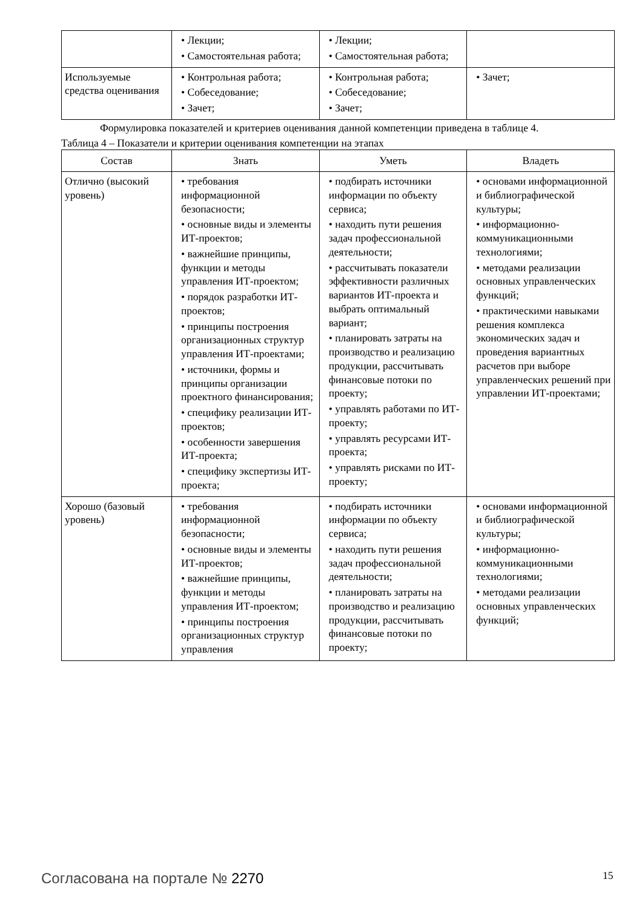| | • Лекции; • Самостоятельная работа; | • Лекции; • Самостоятельная работа; | |
| Используемые средства оценивания | • Контрольная работа; • Собеседование; • Зачет; | • Контрольная работа; • Собеседование; • Зачет; | • Зачет; |
Формулировка показателей и критериев оценивания данной компетенции приведена в таблице 4.
Таблица 4 – Показатели и критерии оценивания компетенции на этапах
| Состав | Знать | Уметь | Владеть |
| --- | --- | --- | --- |
| Отлично (высокий уровень) | • требования информационной безопасности; • основные виды и элементы ИТ-проектов; • важнейшие принципы, функции и методы управления ИТ-проектом; • порядок разработки ИТ-проектов; • принципы построения организационных структур управления ИТ-проектами; • источники, формы и принципы организации проектного финансирования; • специфику реализации ИТ-проектов; • особенности завершения ИТ-проекта; • специфику экспертизы ИТ-проекта; | • подбирать источники информации по объекту сервиса; • находить пути решения задач профессиональной деятельности; • рассчитывать показатели эффективности различных вариантов ИТ-проекта и выбрать оптимальный вариант; • планировать затраты на производство и реализацию продукции, рассчитывать финансовые потоки по проекту; • управлять работами по ИТ-проекту; • управлять ресурсами ИТ-проекта; • управлять рисками по ИТ-проекту; | • основами информационной и библиографической культуры; • информационно-коммуникационными технологиями; • методами реализации основных управленческих функций; • практическими навыками решения комплекса экономических задач и проведения вариантных расчетов при выборе управленческих решений при управлении ИТ-проектами; |
| Хорошо (базовый уровень) | • требования информационной безопасности; • основные виды и элементы ИТ-проектов; • важнейшие принципы, функции и методы управления ИТ-проектом; • принципы построения организационных структур управления | • подбирать источники информации по объекту сервиса; • находить пути решения задач профессиональной деятельности; • планировать затраты на производство и реализацию продукции, рассчитывать финансовые потоки по проекту; | • основами информационной и библиографической культуры; • информационно-коммуникационными технологиями; • методами реализации основных управленческих функций; |
Согласована на портале № 2270 15